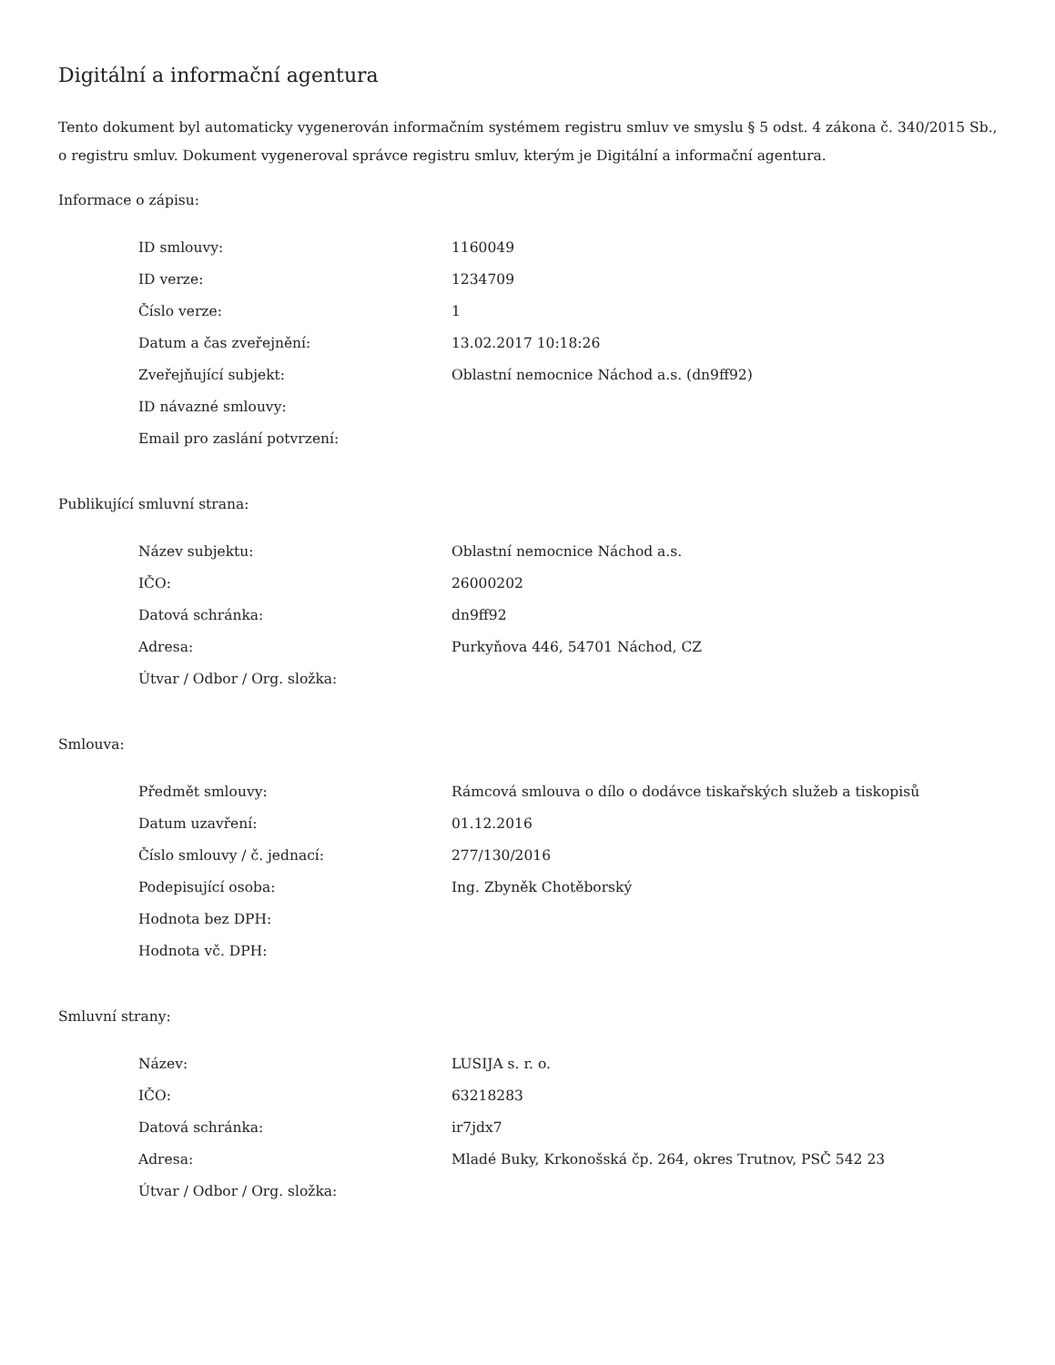Digitální a informační agentura
Tento dokument byl automaticky vygenerován informačním systémem registru smluv ve smyslu § 5 odst. 4 zákona č. 340/2015 Sb., o registru smluv. Dokument vygeneroval správce registru smluv, kterým je Digitální a informační agentura.
Informace o zápisu:
| ID smlouvy: | 1160049 |
| ID verze: | 1234709 |
| Číslo verze: | 1 |
| Datum a čas zveřejnění: | 13.02.2017 10:18:26 |
| Zveřejňující subjekt: | Oblastní nemocnice Náchod a.s. (dn9ff92) |
| ID návazné smlouvy: | |
| Email pro zaslání potvrzení: | |
Publikující smluvní strana:
| Název subjektu: | Oblastní nemocnice Náchod a.s. |
| IČO: | 26000202 |
| Datová schránka: | dn9ff92 |
| Adresa: | Purkyňova 446, 54701 Náchod, CZ |
| Útvar / Odbor / Org. složka: | |
Smlouva:
| Předmět smlouvy: | Rámcová smlouva o dílo o dodávce tiskařských služeb a tiskopisů |
| Datum uzavření: | 01.12.2016 |
| Číslo smlouvy / č. jednací: | 277/130/2016 |
| Podepisující osoba: | Ing. Zbyněk Chotěborský |
| Hodnota bez DPH: | |
| Hodnota vč. DPH: | |
Smluvní strany:
| Název: | LUSIJA s. r. o. |
| IČO: | 63218283 |
| Datová schránka: | ir7jdx7 |
| Adresa: | Mladé Buky, Krkonošská čp. 264, okres Trutnov, PSČ 542 23 |
| Útvar / Odbor / Org. složka: | |